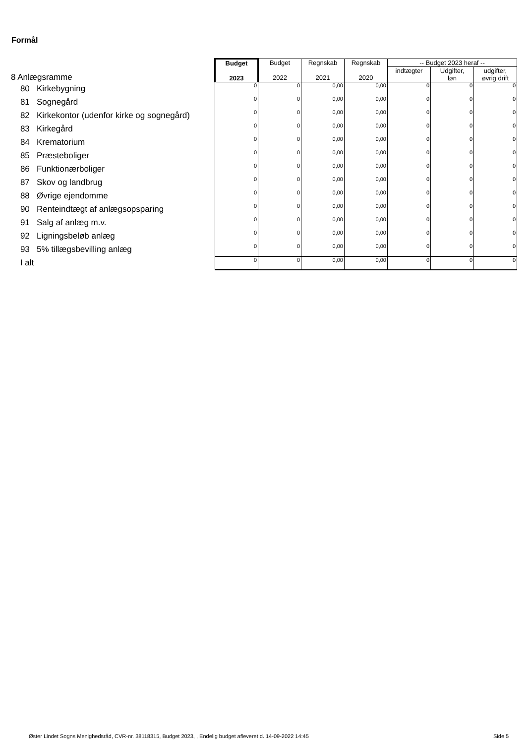Formål
| 8 Anlægsramme | Budget 2023 | Budget 2022 | Regnskab 2021 | Regnskab 2020 | -- Budget 2023 heraf -- | | |
| | | | | | indtægter | Udgifter, løn | udgifter, øvrig drift |
| 80 Kirkebygning | 0 | 0 | 0,00 | 0,00 | 0 | 0 | 0 |
| 81 Sognegård | 0 | 0 | 0,00 | 0,00 | 0 | 0 | 0 |
| 82 Kirkekontor (udenfor kirke og sognegård) | 0 | 0 | 0,00 | 0,00 | 0 | 0 | 0 |
| 83 Kirkegård | 0 | 0 | 0,00 | 0,00 | 0 | 0 | 0 |
| 84 Krematorium | 0 | 0 | 0,00 | 0,00 | 0 | 0 | 0 |
| 85 Præsteboliger | 0 | 0 | 0,00 | 0,00 | 0 | 0 | 0 |
| 86 Funktionærboliger | 0 | 0 | 0,00 | 0,00 | 0 | 0 | 0 |
| 87 Skov og landbrug | 0 | 0 | 0,00 | 0,00 | 0 | 0 | 0 |
| 88 Øvrige ejendomme | 0 | 0 | 0,00 | 0,00 | 0 | 0 | 0 |
| 90 Renteindtægt af anlægsopsparing | 0 | 0 | 0,00 | 0,00 | 0 | 0 | 0 |
| 91 Salg af anlæg m.v. | 0 | 0 | 0,00 | 0,00 | 0 | 0 | 0 |
| 92 Ligningsbeløb anlæg | 0 | 0 | 0,00 | 0,00 | 0 | 0 | 0 |
| 93 5% tillægsbevilling anlæg | 0 | 0 | 0,00 | 0,00 | 0 | 0 | 0 |
| I alt | 0 | 0 | 0,00 | 0,00 | 0 | 0 | 0 |
Øster Lindet Sogns Menighedsråd, CVR-nr. 38118315, Budget 2023, , Endelig budget afleveret d. 14-09-2022 14:45
Side 5